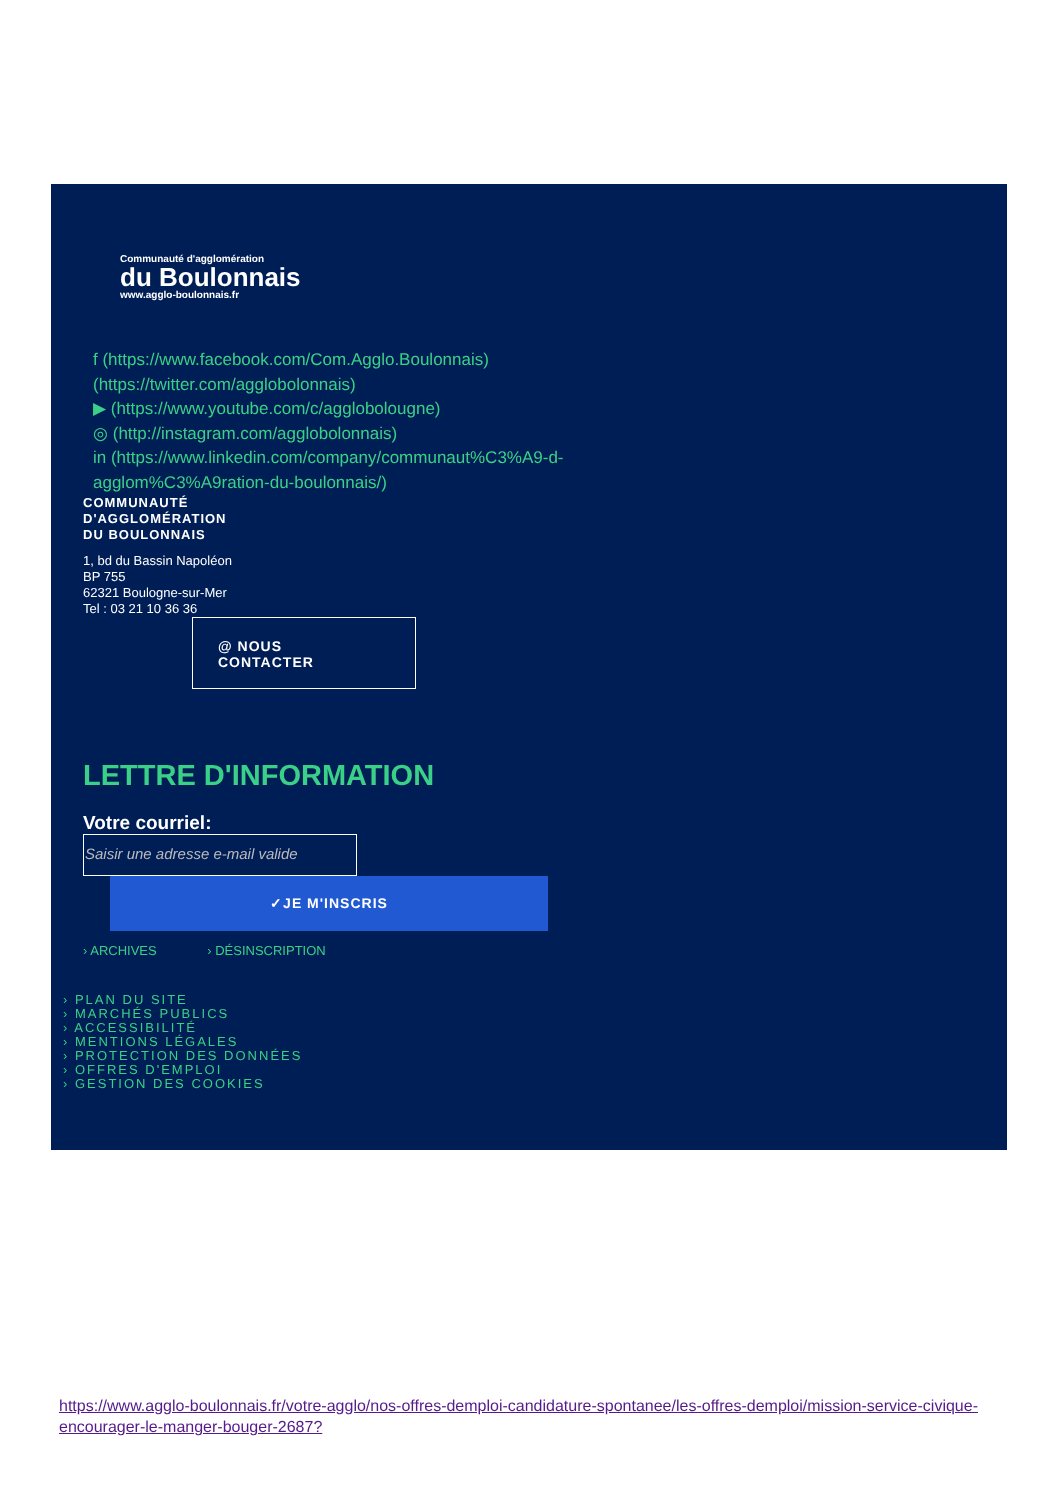Communauté d'agglomération
du Boulonnais
www.agglo-boulonnais.fr
f (https://www.facebook.com/Com.Agglo.Boulonnais)
(https://twitter.com/agglobolonnais)
▶ (https://www.youtube.com/c/agglobolougne)
◎ (http://instagram.com/agglobolonnais)
in (https://www.linkedin.com/company/communaut%C3%A9-d-agglom%C3%A9ration-du-boulonnais/)
COMMUNAUTÉ
D'AGGLOMÉRATION
DU BOULONNAIS
1, bd du Bassin Napoléon
BP 755
62321 Boulogne-sur-Mer
Tel : 03 21 10 36 36
@ NOUS
CONTACTER
LETTRE D'INFORMATION
Votre courriel:
Saisir une adresse e-mail valide
✓JE M'INSCRIS
› ARCHIVES › DÉSINSCRIPTION
› PLAN DU SITE
› MARCHÉS PUBLICS
› ACCESSIBILITÉ
› MENTIONS LÉGALES
› PROTECTION DES DONNÉES
› OFFRES D'EMPLOI
› GESTION DES COOKIES
https://www.agglo-boulonnais.fr/votre-agglo/nos-offres-demploi-candidature-spontanee/les-offres-demploi/mission-service-civique-encourager-le-manger-bouger-2687?